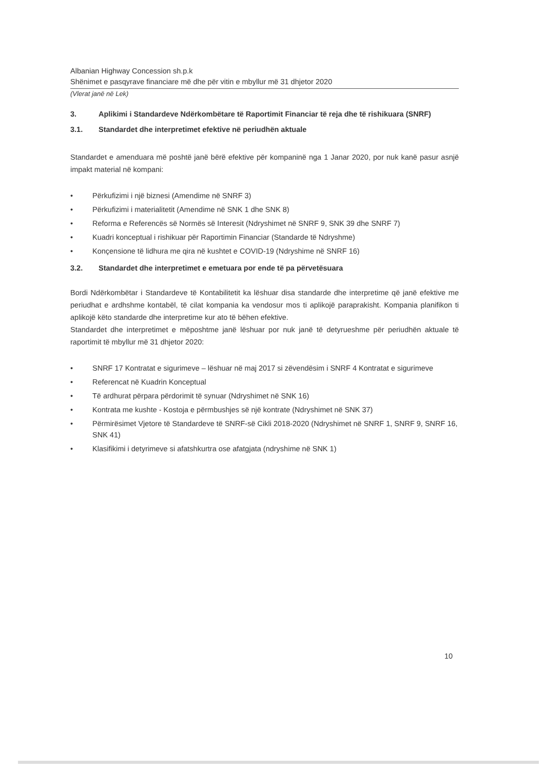Albanian Highway Concession sh.p.k
Shënimet e pasqyrave financiare më dhe për vitin e mbyllur më 31 dhjetor 2020
(Vlerat janë në Lek)
3. Aplikimi i Standardeve Ndërkombëtare të Raportimit Financiar të reja dhe të rishikuara (SNRF)
3.1. Standardet dhe interpretimet efektive në periudhën aktuale
Standardet e amenduara më poshtë janë bërë efektive për kompaninë nga 1 Janar 2020, por nuk kanë pasur asnjë impakt material në kompani:
• Përkufizimi i një biznesi (Amendime në SNRF 3)
• Përkufizimi i materialitetit (Amendime në SNK 1 dhe SNK 8)
• Reforma e Referencës së Normës së Interesit (Ndryshimet në SNRF 9, SNK 39 dhe SNRF 7)
• Kuadri konceptual i rishikuar për Raportimin Financiar (Standarde të Ndryshme)
• Konçensione të lidhura me qira në kushtet e COVID-19 (Ndryshime në SNRF 16)
3.2. Standardet dhe interpretimet e emetuara por ende të pa përvetësuara
Bordi Ndërkombëtar i Standardeve të Kontabilitetit ka lëshuar disa standarde dhe interpretime që janë efektive me periudhat e ardhshme kontabël, të cilat kompania ka vendosur mos ti aplikojë paraprakisht. Kompania planifikon ti aplikojë këto standarde dhe interpretime kur ato të bëhen efektive.
Standardet dhe interpretimet e mëposhtme janë lëshuar por nuk janë të detyrueshme për periudhën aktuale të raportimit të mbyllur më 31 dhjetor 2020:
• SNRF 17 Kontratat e sigurimeve – lëshuar në maj 2017 si zëvendësim i SNRF 4 Kontratat e sigurimeve
• Referencat në Kuadrin Konceptual
• Të ardhurat përpara përdorimit të synuar (Ndryshimet në SNK 16)
• Kontrata me kushte - Kostoja e përmbushjes së një kontrate (Ndryshimet në SNK 37)
• Përmirësimet Vjetore të Standardeve të SNRF-së Cikli 2018-2020 (Ndryshimet në SNRF 1, SNRF 9, SNRF 16, SNK 41)
• Klasifikimi i detyrimeve si afatshkurtra ose afatgjata (ndryshime në SNK 1)
10